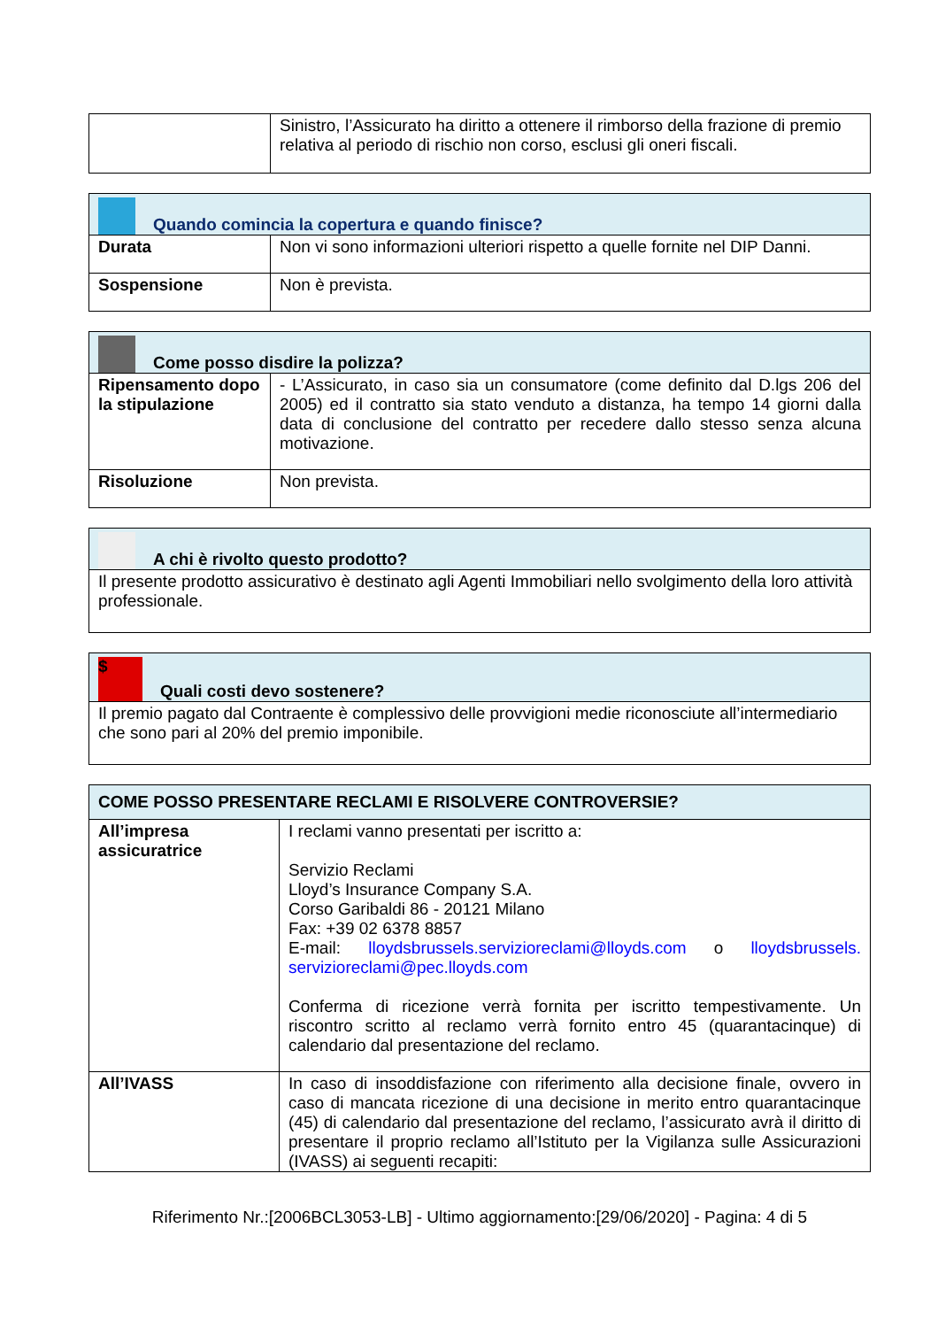| | Sinistro, l’Assicurato ha diritto a ottenere il rimborso della frazione di premio relativa al periodo di rischio non corso, esclusi gli oneri fiscali. |
| Quando comincia la copertura e quando finisce? | |
| --- | --- |
| Durata | Non vi sono informazioni ulteriori rispetto a quelle fornite nel DIP Danni. |
| Sospensione | Non è prevista. |
| Come posso disdire la polizza? | |
| --- | --- |
| Ripensamento dopo la stipulazione | - L’Assicurato, in caso sia un consumatore (come definito dal D.lgs 206 del 2005) ed il contratto sia stato venduto a distanza, ha tempo 14 giorni dalla data di conclusione del contratto per recedere dallo stesso senza alcuna motivazione. |
| Risoluzione | Non prevista. |
| A chi è rivolto questo prodotto? |
| --- |
| Il presente prodotto assicurativo è destinato agli Agenti Immobiliari nello svolgimento della loro attività professionale. |
| $ Quali costi devo sostenere? |
| --- |
| Il premio pagato dal Contraente è complessivo delle provvigioni medie riconosciute all’intermediario che sono pari al 20% del premio imponibile. |
| COME POSSO PRESENTARE RECLAMI E RISOLVERE CONTROVERSIE? | |
| --- | --- |
| All’impresa assicuratrice | I reclami vanno presentati per iscritto a: Servizio Reclami Lloyd’s Insurance Company S.A. Corso Garibaldi 86 - 20121 Milano Fax: +39 02 6378 8857 E-mail: lloydsbrussels.servizioreclami@lloyds.com o lloydsbrussels. servizioreclami@pec.lloyds.com Conferma di ricezione verrà fornita per iscritto tempestivamente. Un riscontro scritto al reclamo verrà fornito entro 45 (quarantacinque) di calendario dal presentazione del reclamo. |
| All’IVASS | In caso di insoddisfazione con riferimento alla decisione finale, ovvero in caso di mancata ricezione di una decisione in merito entro quarantacinque (45) di calendario dal presentazione del reclamo, l’assicurato avrà il diritto di presentare il proprio reclamo all’Istituto per la Vigilanza sulle Assicurazioni (IVASS) ai seguenti recapiti: |
Riferimento Nr.:[2006BCL3053-LB] - Ultimo aggiornamento:[29/06/2020] - Pagina: 4 di 5